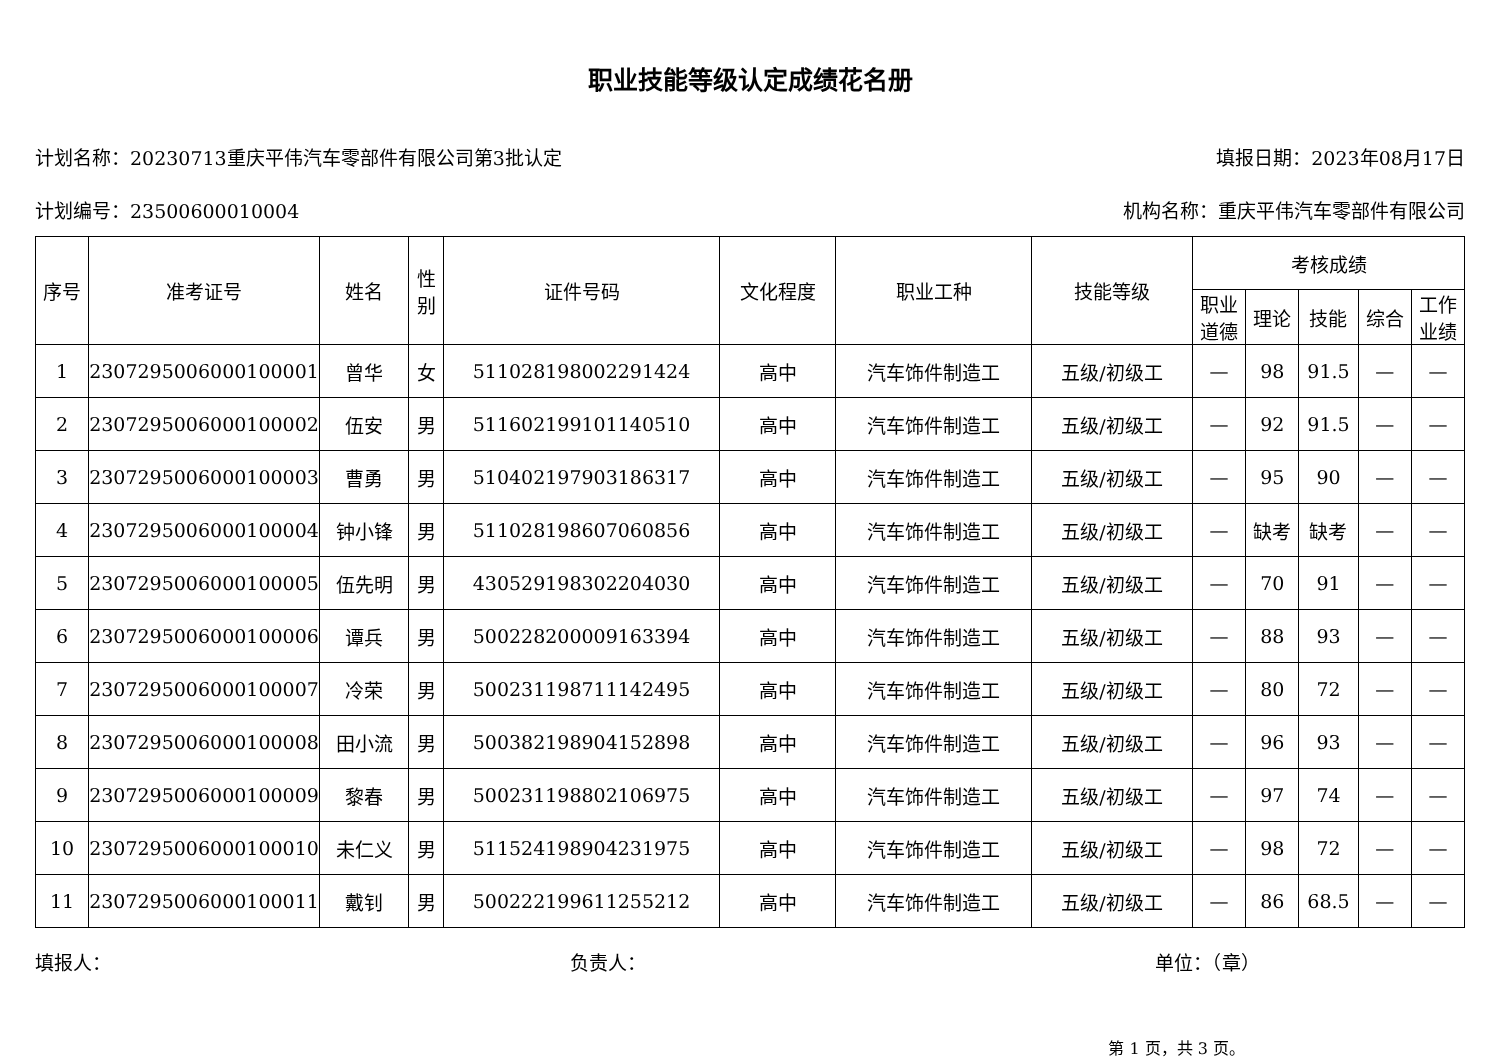职业技能等级认定成绩花名册
计划名称：20230713重庆平伟汽车零部件有限公司第3批认定 填报日期：2023年08月17日
计划编号：23500600010004 机构名称：重庆平伟汽车零部件有限公司
| 序号 | 准考证号 | 姓名 | 性 别 | 证件号码 | 文化程度 | 职业工种 | 技能等级 | 考核成绩 | | | | |
| --- | --- | --- | --- | --- | --- | --- | --- | --- | --- | --- | --- | --- |
| | | | | | | | | 职业 道德 | 理论 | 技能 | 综合 | 工作 业绩 |
| 1 | 2307295006000100001 | 曾华 | 女 | 511028198002291424 | 高中 | 汽车饰件制造工 | 五级/初级工 | — | 98 | 91.5 | — | — |
| 2 | 2307295006000100002 | 伍安 | 男 | 511602199101140510 | 高中 | 汽车饰件制造工 | 五级/初级工 | — | 92 | 91.5 | — | — |
| 3 | 2307295006000100003 | 曹勇 | 男 | 510402197903186317 | 高中 | 汽车饰件制造工 | 五级/初级工 | — | 95 | 90 | — | — |
| 4 | 2307295006000100004 | 钟小锋 | 男 | 511028198607060856 | 高中 | 汽车饰件制造工 | 五级/初级工 | — | 缺考 | 缺考 | — | — |
| 5 | 2307295006000100005 | 伍先明 | 男 | 430529198302204030 | 高中 | 汽车饰件制造工 | 五级/初级工 | — | 70 | 91 | — | — |
| 6 | 2307295006000100006 | 谭兵 | 男 | 500228200009163394 | 高中 | 汽车饰件制造工 | 五级/初级工 | — | 88 | 93 | — | — |
| 7 | 2307295006000100007 | 冷荣 | 男 | 500231198711142495 | 高中 | 汽车饰件制造工 | 五级/初级工 | — | 80 | 72 | — | — |
| 8 | 2307295006000100008 | 田小流 | 男 | 500382198904152898 | 高中 | 汽车饰件制造工 | 五级/初级工 | — | 96 | 93 | — | — |
| 9 | 2307295006000100009 | 黎春 | 男 | 500231198802106975 | 高中 | 汽车饰件制造工 | 五级/初级工 | — | 97 | 74 | — | — |
| 10 | 2307295006000100010 | 未仁义 | 男 | 511524198904231975 | 高中 | 汽车饰件制造工 | 五级/初级工 | — | 98 | 72 | — | — |
| 11 | 2307295006000100011 | 戴钊 | 男 | 500222199611255212 | 高中 | 汽车饰件制造工 | 五级/初级工 | — | 86 | 68.5 | — | — |
填报人： 负责人： 单位：（章）
第 1 页，共 3 页。